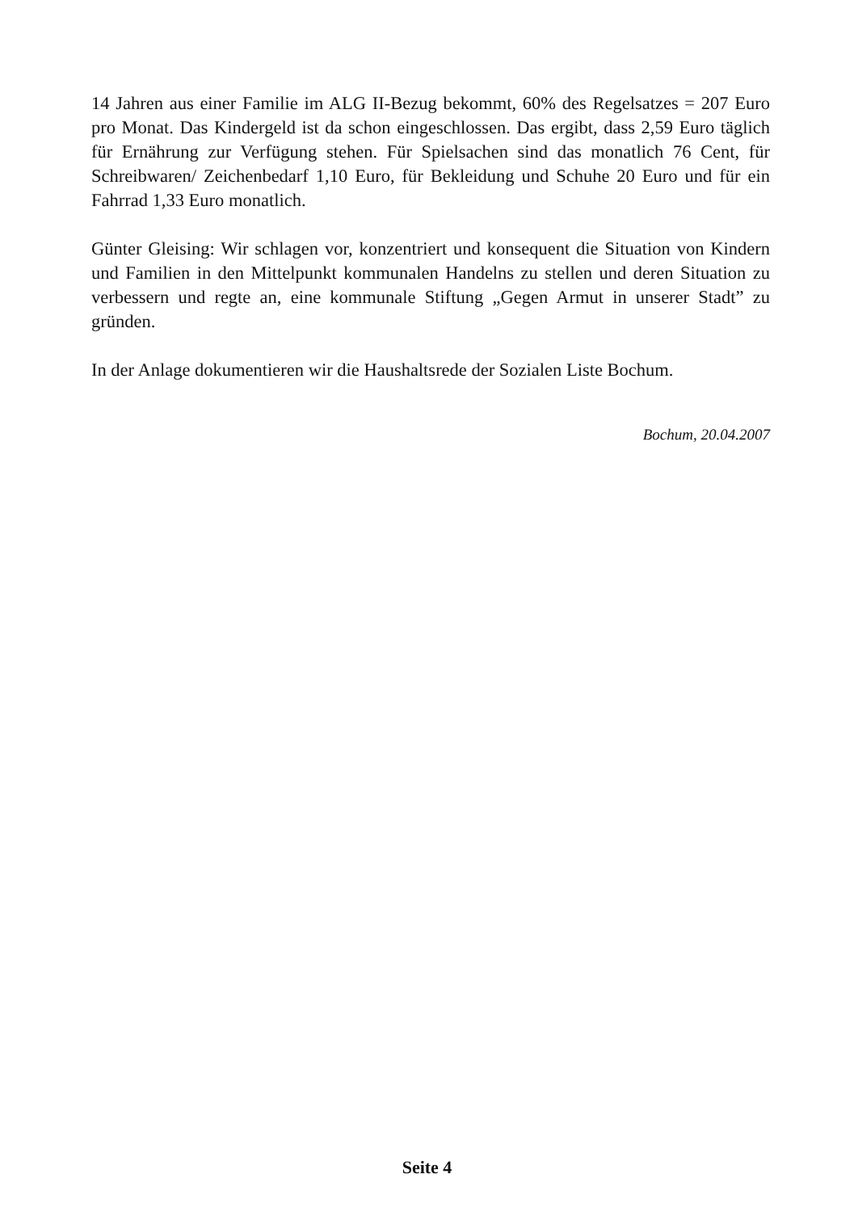14 Jahren aus einer Familie im ALG II-Bezug bekommt, 60% des Regelsatzes = 207 Euro pro Monat. Das Kindergeld ist da schon eingeschlossen. Das ergibt, dass 2,59 Euro täglich für Ernährung zur Verfügung stehen. Für Spielsachen sind das monatlich 76 Cent, für Schreibwaren/ Zeichenbedarf 1,10 Euro, für Bekleidung und Schuhe 20 Euro und für ein Fahrrad 1,33 Euro monatlich.
Günter Gleising: Wir schlagen vor, konzentriert und konsequent die Situation von Kindern und Familien in den Mittelpunkt kommunalen Handelns zu stellen und deren Situation zu verbessern und regte an, eine kommunale Stiftung „Gegen Armut in unserer Stadt” zu gründen.
In der Anlage dokumentieren wir die Haushaltsrede der Sozialen Liste Bochum.
Bochum, 20.04.2007
Seite 4